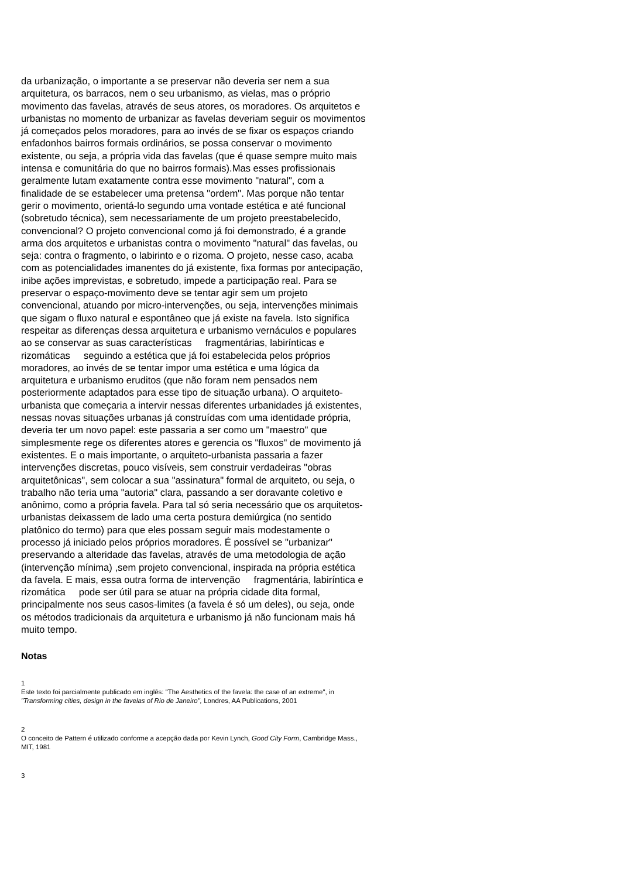da urbanização, o importante a se preservar não deveria ser nem a sua arquitetura, os barracos, nem o seu urbanismo, as vielas, mas o próprio movimento das favelas, através de seus atores, os moradores. Os arquitetos e urbanistas no momento de urbanizar as favelas deveriam seguir os movimentos já começados pelos moradores, para ao invés de se fixar os espaços criando enfadonhos bairros formais ordinários, se possa conservar o movimento existente, ou seja, a própria vida das favelas (que é quase sempre muito mais intensa e comunitária do que no bairros formais).Mas esses profissionais geralmente lutam exatamente contra esse movimento "natural", com a finalidade de se estabelecer uma pretensa "ordem". Mas porque não tentar gerir o movimento, orientá-lo segundo uma vontade estética e até funcional (sobretudo técnica), sem necessariamente de um projeto preestabelecido, convencional? O projeto convencional como já foi demonstrado, é a grande arma dos arquitetos e urbanistas contra o movimento "natural" das favelas, ou seja: contra o fragmento, o labirinto e o rizoma. O projeto, nesse caso, acaba com as potencialidades imanentes do já existente, fixa formas por antecipação, inibe ações imprevistas, e sobretudo, impede a participação real. Para se preservar o espaço-movimento deve se tentar agir sem um projeto convencional, atuando por micro-intervenções, ou seja, intervenções minimais que sigam o fluxo natural e espontâneo que já existe na favela. Isto significa respeitar as diferenças dessa arquitetura e urbanismo vernáculos e populares ao se conservar as suas características fragmentárias, labirínticas e rizomáticas seguindo a estética que já foi estabelecida pelos próprios moradores, ao invés de se tentar impor uma estética e uma lógica da arquitetura e urbanismo eruditos (que não foram nem pensados nem posteriormente adaptados para esse tipo de situação urbana). O arquiteto-urbanista que começaria a intervir nessas diferentes urbanidades já existentes, nessas novas situações urbanas já construídas com uma identidade própria, deveria ter um novo papel: este passaria a ser como um "maestro" que simplesmente rege os diferentes atores e gerencia os "fluxos" de movimento já existentes. E o mais importante, o arquiteto-urbanista passaria a fazer intervenções discretas, pouco visíveis, sem construir verdadeiras "obras arquitetônicas", sem colocar a sua "assinatura" formal de arquiteto, ou seja, o trabalho não teria uma "autoria" clara, passando a ser doravante coletivo e anônimo, como a própria favela. Para tal só seria necessário que os arquitetos-urbanistas deixassem de lado uma certa postura demiúrgica (no sentido platônico do termo) para que eles possam seguir mais modestamente o processo já iniciado pelos próprios moradores. É possível se "urbanizar" preservando a alteridade das favelas, através de uma metodologia de ação (intervenção mínima) ,sem projeto convencional, inspirada na própria estética da favela. E mais, essa outra forma de intervenção fragmentária, labiríntica e rizomática pode ser útil para se atuar na própria cidade dita formal, principalmente nos seus casos-limites (a favela é só um deles), ou seja, onde os métodos tradicionais da arquitetura e urbanismo já não funcionam mais há muito tempo.
Notas
1
Este texto foi parcialmente publicado em inglês: "The Aesthetics of the favela: the case of an extreme", in "Transforming cities, design in the favelas of Rio de Janeiro", Londres, AA Publications, 2001
2
O conceito de Pattern é utilizado conforme a acepção dada por Kevin Lynch, Good City Form, Cambridge Mass., MIT, 1981
3